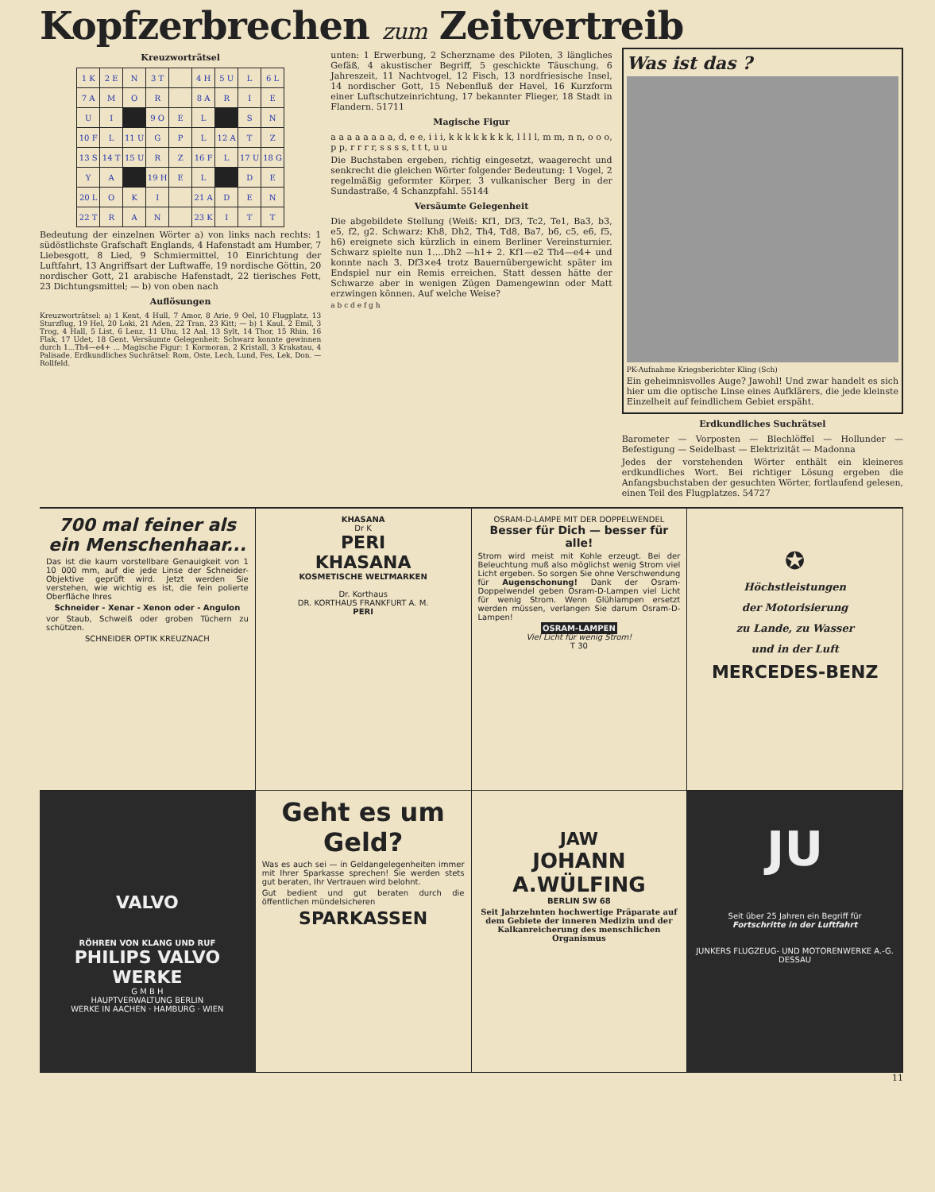Kopfzerbrechen zum Zeitvertreib
Kreuzworträtsel
| 1 K | 2 E | N | 3 T | | 4 H | 5 U | L | 6 L |
| 7 A | M | O | R | | 8 A | R | I | E |
| U | I | | 9 O | E | L | | S | N |
| 10 F | L | 11 U | G | P | L | 12 A | T | Z |
| 13 S | 14 T | 15 U | R | Z | 16 F | L | 17 U | 18 G |
| Y | A | | 19 H | E | L | | D | E |
| 20 L | O | K | I | | 21 A | D | E | N |
| 22 T | R | A | N | | 23 K | I | T | T |
Bedeutung der einzelnen Wörter a) von links nach rechts: 1 südöstlichste Grafschaft Englands, 4 Hafenstadt am Humber, 7 Liebesgott, 8 Lied, 9 Schmiermittel, 10 Einrichtung der Luftfahrt, 13 Angriffsart der Luftwaffe, 19 nordische Göttin, 20 nordischer Gott, 21 arabische Hafenstadt, 22 tierisches Fett, 23 Dichtungsmittel; — b) von oben nach
Auflösungen
Kreuzworträtsel: a) 1 Kent, 4 Hull, 7 Amor, 8 Arie, 9 Oel, 10 Flugplatz, 13 Sturzflug, 19 Hel, 20 Loki, 21 Aden, 22 Tran, 23 Kitt; — b) 1 Kaul, 2 Emil, 3 Trog, 4 Hall, 5 List, 6 Lenz, 11 Uhu, 12 Aal, 13 Sylt, 14 Thor, 15 Rhin, 16 Flak, 17 Udet, 18 Gent. Versäumte Gelegenheit: Schwarz konnte gewinnen durch 1...Th4—e4+ ... Magische Figur: 1 Kormoran, 2 Kristall, 3 Krakatau, 4 Palisade. Erdkundliches Suchrätsel: Rom, Oste, Lech, Lund, Fes, Lek, Don. — Rollfeld.
unten: 1 Erwerbung, 2 Scherzname des Piloten, 3 längliches Gefäß, 4 akustischer Begriff, 5 geschickte Täuschung, 6 Jahreszeit, 11 Nachtvogel, 12 Fisch, 13 nordfriesische Insel, 14 nordischer Gott, 15 Nebenfluß der Havel, 16 Kurzform einer Luftschutzeinrichtung, 17 bekannter Flieger, 18 Stadt in Flandern. 51711
Magische Figur
a a a a a a a a, d, e e, i i i, k k k k k k k k, l l l l, m m, n n, o o o, p p, r r r r, s s s s, t t t, u u
Die Buchstaben ergeben, richtig eingesetzt, waagerecht und senkrecht die gleichen Wörter folgender Bedeutung: 1 Vogel, 2 regelmäßig geformter Körper, 3 vulkanischer Berg in der Sundastraße, 4 Schanzpfahl. 55144
Versäumte Gelegenheit
Die abgebildete Stellung (Weiß: Kf1, Df3, Tc2, Te1, Ba3, b3, e5, f2, g2. Schwarz: Kh8, Dh2, Th4, Td8, Ba7, b6, c5, e6, f5, h6) ereignete sich kürzlich in einem Berliner Vereinsturnier. Schwarz spielte nun 1....Dh2 —h1+ 2. Kf1—e2 Th4—e4+ und konnte nach 3. Df3×e4 trotz Bauernübergewicht später im Endspiel nur ein Remis erreichen. Statt dessen hätte der Schwarze aber in wenigen Zügen Damengewinn oder Matt erzwingen können. Auf welche Weise?
a b c d e f g h
Was ist das ?
PK-Aufnahme Kriegsberichter Kling (Sch)
Ein geheimnisvolles Auge? Jawohl! Und zwar handelt es sich hier um die optische Linse eines Aufklärers, die jede kleinste Einzelheit auf feindlichem Gebiet erspäht.
Erdkundliches Suchrätsel
Barometer — Vorposten — Blechlöffel — Hollunder — Befestigung — Seidelbast — Elektrizität — Madonna
Jedes der vorstehenden Wörter enthält ein kleineres erdkundliches Wort. Bei richtiger Lösung ergeben die Anfangsbuchstaben der gesuchten Wörter, fortlaufend gelesen, einen Teil des Flugplatzes. 54727
700 mal feiner als ein Menschenhaar...
Das ist die kaum vorstellbare Genauigkeit von 1 10 000 mm, auf die jede Linse der Schneider-Objektive geprüft wird. Jetzt werden Sie verstehen, wie wichtig es ist, die fein polierte Oberfläche Ihres
Schneider - Xenar - Xenon oder - Angulon
vor Staub, Schweiß oder groben Tüchern zu schützen.
SCHNEIDER OPTIK KREUZNACH
KHASANA
Dr K
PERI
KHASANA
KOSMETISCHE WELTMARKEN
Dr. Korthaus
DR. KORTHAUS FRANKFURT A. M.
PERI
OSRAM-D-LAMPE MIT DER DOPPELWENDEL
Besser für Dich — besser für alle!
Strom wird meist mit Kohle erzeugt. Bei der Beleuchtung muß also möglichst wenig Strom viel Licht ergeben. So sorgen Sie ohne Verschwendung für Augenschonung! Dank der Osram-Doppelwendel geben Osram-D-Lampen viel Licht für wenig Strom. Wenn Glühlampen ersetzt werden müssen, verlangen Sie darum Osram-D-Lampen!
OSRAM-LAMPEN
Viel Licht für wenig Strom!
T 30
✪
Höchstleistungen
der Motorisierung
zu Lande, zu Wasser
und in der Luft
MERCEDES-BENZ
VALVO
RÖHREN VON KLANG UND RUF
PHILIPS VALVO WERKE
G M B H
HAUPTVERWALTUNG BERLIN
WERKE IN AACHEN · HAMBURG · WIEN
Geht es um Geld?
Was es auch sei — in Geldangelegenheiten immer mit Ihrer Sparkasse sprechen! Sie werden stets gut beraten, Ihr Vertrauen wird belohnt.
Gut bedient und gut beraten durch die öffentlichen mündelsicheren
SPARKASSEN
JAW
JOHANN
A.WÜLFING
BERLIN SW 68
Seit Jahrzehnten hochwertige Präparate auf dem Gebiete der inneren Medizin und der Kalkanreicherung des menschlichen Organismus
JU
Seit über 25 Jahren ein Begriff für
Fortschritte in der Luftfahrt
JUNKERS FLUGZEUG- UND MOTORENWERKE A.-G. DESSAU
11